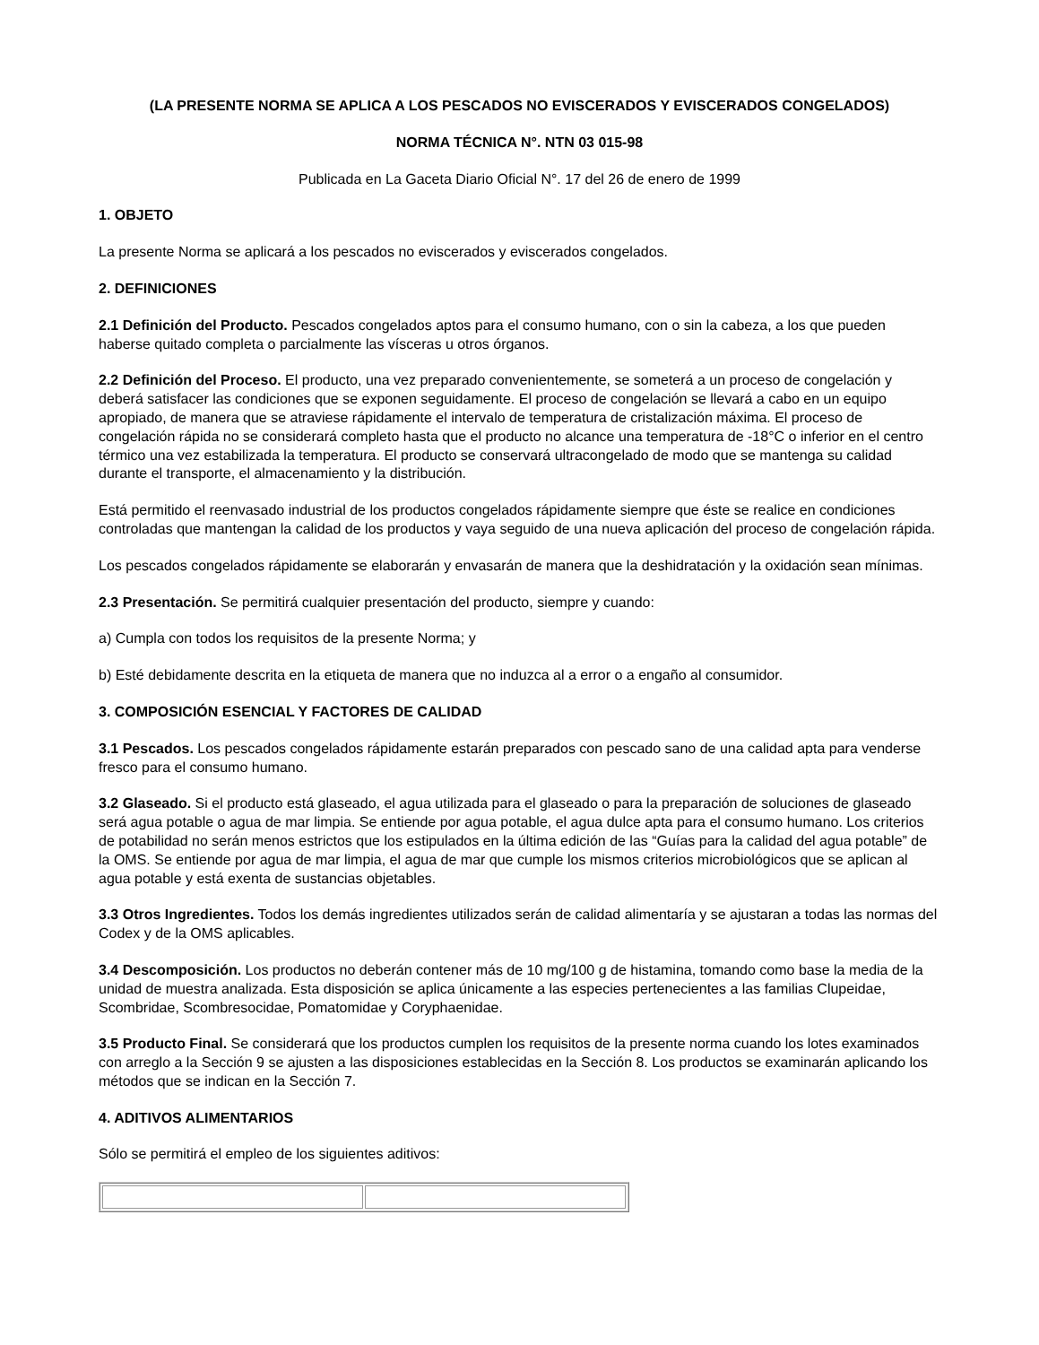(LA PRESENTE NORMA SE APLICA A LOS PESCADOS NO EVISCERADOS Y EVISCERADOS CONGELADOS)
NORMA TÉCNICA N°. NTN 03 015-98
Publicada en La Gaceta Diario Oficial N°. 17 del 26 de enero de 1999
1. OBJETO
La presente Norma se aplicará a los pescados no eviscerados y eviscerados congelados.
2. DEFINICIONES
2.1 Definición del Producto. Pescados congelados aptos para el consumo humano, con o sin la cabeza, a los que pueden haberse quitado completa o parcialmente las vísceras u otros órganos.
2.2 Definición del Proceso. El producto, una vez preparado convenientemente, se someterá a un proceso de congelación y deberá satisfacer las condiciones que se exponen seguidamente. El proceso de congelación se llevará a cabo en un equipo apropiado, de manera que se atraviese rápidamente el intervalo de temperatura de cristalización máxima. El proceso de congelación rápida no se considerará completo hasta que el producto no alcance una temperatura de -18°C o inferior en el centro térmico una vez estabilizada la temperatura. El producto se conservará ultracongelado de modo que se mantenga su calidad durante el transporte, el almacenamiento y la distribución.
Está permitido el reenvasado industrial de los productos congelados rápidamente siempre que éste se realice en condiciones controladas que mantengan la calidad de los productos y vaya seguido de una nueva aplicación del proceso de congelación rápida.
Los pescados congelados rápidamente se elaborarán y envasarán de manera que la deshidratación y la oxidación sean mínimas.
2.3 Presentación. Se permitirá cualquier presentación del producto, siempre y cuando:
a) Cumpla con todos los requisitos de la presente Norma; y
b) Esté debidamente descrita en la etiqueta de manera que no induzca al a error o a engaño al consumidor.
3. COMPOSICIÓN ESENCIAL Y FACTORES DE CALIDAD
3.1 Pescados. Los pescados congelados rápidamente estarán preparados con pescado sano de una calidad apta para venderse fresco para el consumo humano.
3.2 Glaseado. Si el producto está glaseado, el agua utilizada para el glaseado o para la preparación de soluciones de glaseado será agua potable o agua de mar limpia. Se entiende por agua potable, el agua dulce apta para el consumo humano. Los criterios de potabilidad no serán menos estrictos que los estipulados en la última edición de las “Guías para la calidad del agua potable” de la OMS. Se entiende por agua de mar limpia, el agua de mar que cumple los mismos criterios microbiológicos que se aplican al agua potable y está exenta de sustancias objetables.
3.3 Otros Ingredientes. Todos los demás ingredientes utilizados serán de calidad alimentaría y se ajustaran a todas las normas del Codex y de la OMS aplicables.
3.4 Descomposición. Los productos no deberán contener más de 10 mg/100 g de histamina, tomando como base la media de la unidad de muestra analizada. Esta disposición se aplica únicamente a las especies pertenecientes a las familias Clupeidae, Scombridae, Scombresocidae, Pomatomidae y Coryphaenidae.
3.5 Producto Final. Se considerará que los productos cumplen los requisitos de la presente norma cuando los lotes examinados con arreglo a la Sección 9 se ajusten a las disposiciones establecidas en la Sección 8. Los productos se examinarán aplicando los métodos que se indican en la Sección 7.
4. ADITIVOS ALIMENTARIOS
Sólo se permitirá el empleo de los siguientes aditivos: